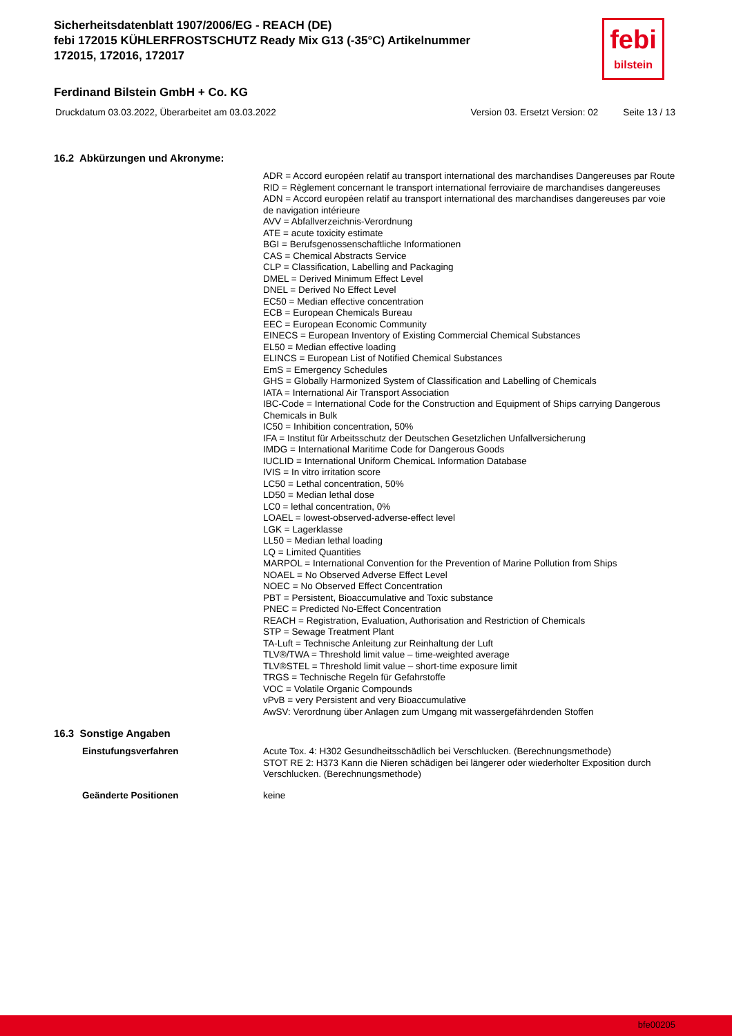Sicherheitsdatenblatt 1907/2006/EG - REACH (DE)
febi 172015 KÜHLERFROSTSCHUTZ Ready Mix G13 (-35°C) Artikelnummer 172015, 172016, 172017
febi
bilstein
Ferdinand Bilstein GmbH + Co. KG
Druckdatum 03.03.2022, Überarbeitet am 03.03.2022 Version 03. Ersetzt Version: 02 Seite 13 / 13
16.2 Abkürzungen und Akronyme:
ADR = Accord européen relatif au transport international des marchandises Dangereuses par Route
RID = Règlement concernant le transport international ferroviaire de marchandises dangereuses
ADN = Accord européen relatif au transport international des marchandises dangereuses par voie de navigation intérieure
AVV = Abfallverzeichnis-Verordnung
ATE = acute toxicity estimate
BGI = Berufsgenossenschaftliche Informationen
CAS = Chemical Abstracts Service
CLP = Classification, Labelling and Packaging
DMEL = Derived Minimum Effect Level
DNEL = Derived No Effect Level
EC50 = Median effective concentration
ECB = European Chemicals Bureau
EEC = European Economic Community
EINECS = European Inventory of Existing Commercial Chemical Substances
EL50 = Median effective loading
ELINCS = European List of Notified Chemical Substances
EmS = Emergency Schedules
GHS = Globally Harmonized System of Classification and Labelling of Chemicals
IATA = International Air Transport Association
IBC-Code = International Code for the Construction and Equipment of Ships carrying Dangerous Chemicals in Bulk
IC50 = Inhibition concentration, 50%
IFA = Institut für Arbeitsschutz der Deutschen Gesetzlichen Unfallversicherung
IMDG = International Maritime Code for Dangerous Goods
IUCLID = International Uniform ChemicaL Information Database
IVIS = In vitro irritation score
LC50 = Lethal concentration, 50%
LD50 = Median lethal dose
LC0 = lethal concentration, 0%
LOAEL = lowest-observed-adverse-effect level
LGK = Lagerklasse
LL50 = Median lethal loading
LQ = Limited Quantities
MARPOL = International Convention for the Prevention of Marine Pollution from Ships
NOAEL = No Observed Adverse Effect Level
NOEC = No Observed Effect Concentration
PBT = Persistent, Bioaccumulative and Toxic substance
PNEC = Predicted No-Effect Concentration
REACH = Registration, Evaluation, Authorisation and Restriction of Chemicals
STP = Sewage Treatment Plant
TA-Luft = Technische Anleitung zur Reinhaltung der Luft
TLV®/TWA = Threshold limit value – time-weighted average
TLV®STEL = Threshold limit value – short-time exposure limit
TRGS = Technische Regeln für Gefahrstoffe
VOC = Volatile Organic Compounds
vPvB = very Persistent and very Bioaccumulative
AwSV: Verordnung über Anlagen zum Umgang mit wassergefährdenden Stoffen
16.3 Sonstige Angaben
Einstufungsverfahren
Acute Tox. 4: H302 Gesundheitsschädlich bei Verschlucken. (Berechnungsmethode)
STOT RE 2: H373 Kann die Nieren schädigen bei längerer oder wiederholter Exposition durch Verschlucken. (Berechnungsmethode)
Geänderte Positionen
keine
bfe00205